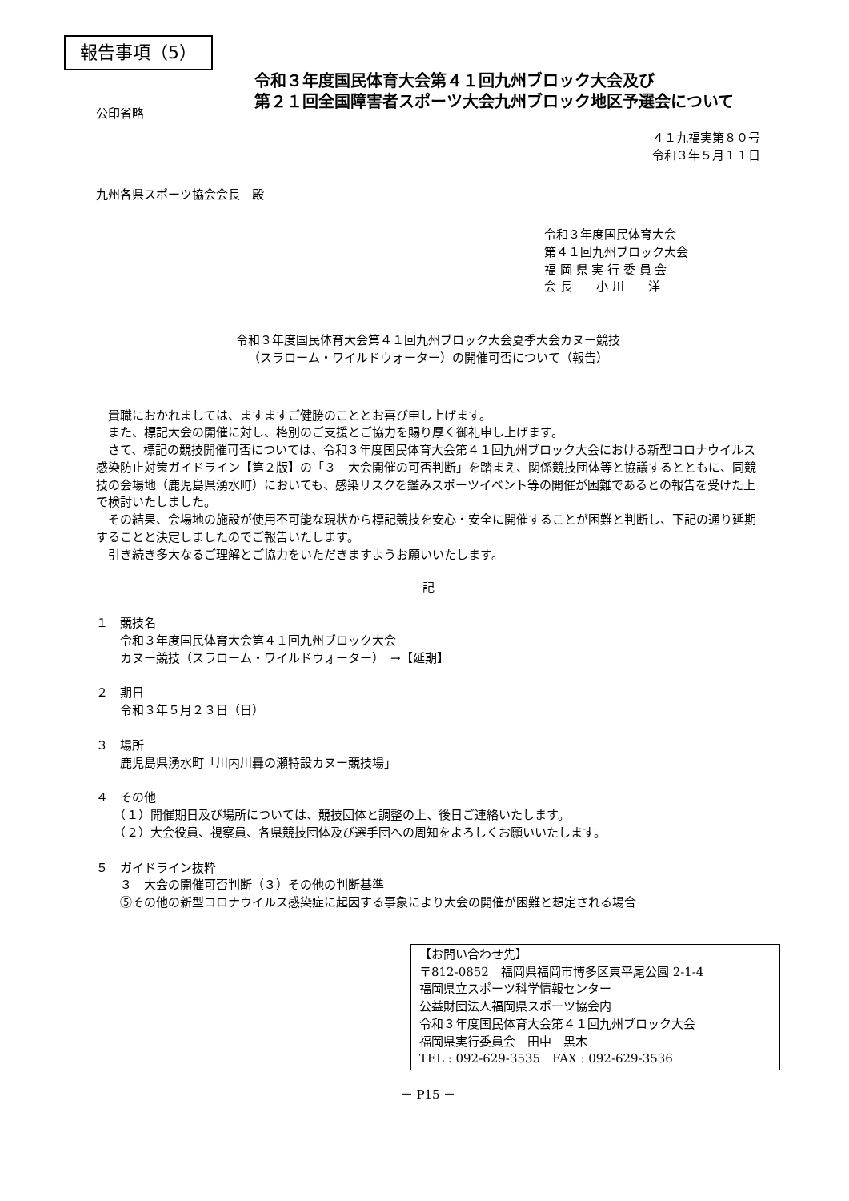報告事項（5）
令和３年度国民体育大会第４１回九州ブロック大会及び
第２１回全国障害者スポーツ大会九州ブロック地区予選会について
公印省略
４１九福実第８０号
令和３年５月１１日
九州各県スポーツ協会会長　殿
令和３年度国民体育大会
第４１回九州ブロック大会
福 岡 県 実 行 委 員 会
会 長　　小 川　　洋
令和３年度国民体育大会第４１回九州ブロック大会夏季大会カヌー競技
（スラローム・ワイルドウォーター）の開催可否について（報告）
　貴職におかれましては、ますますご健勝のこととお喜び申し上げます。
　また、標記大会の開催に対し、格別のご支援とご協力を賜り厚く御礼申し上げます。
　さて、標記の競技開催可否については、令和３年度国民体育大会第４１回九州ブロック大会における新型コロナウイルス感染防止対策ガイドライン【第２版】の「３　大会開催の可否判断」を踏まえ、関係競技団体等と協議するとともに、同競技の会場地（鹿児島県湧水町）においても、感染リスクを鑑みスポーツイベント等の開催が困難であるとの報告を受けた上で検討いたしました。
　その結果、会場地の施設が使用不可能な現状から標記競技を安心・安全に開催することが困難と判断し、下記の通り延期することと決定しましたのでご報告いたします。
　引き続き多大なるご理解とご協力をいただきますようお願いいたします。
記
１　競技名
　　令和３年度国民体育大会第４１回九州ブロック大会
　　カヌー競技（スラローム・ワイルドウォーター）　→【延期】
２　期日
　　令和３年５月２３日（日）
３　場所
　　鹿児島県湧水町「川内川轟の瀬特設カヌー競技場」
４　その他
　　（１）開催期日及び場所については、競技団体と調整の上、後日ご連絡いたします。
　　（２）大会役員、視察員、各県競技団体及び選手団への周知をよろしくお願いいたします。
５　ガイドライン抜粋
　　３　大会の開催可否判断（３）その他の判断基準
　　⑤その他の新型コロナウイルス感染症に起因する事象により大会の開催が困難と想定される場合
【お問い合わせ先】
〒812-0852　福岡県福岡市博多区東平尾公園 2-1-4
福岡県立スポーツ科学情報センター
公益財団法人福岡県スポーツ協会内
令和３年度国民体育大会第４１回九州ブロック大会
福岡県実行委員会　田中　黒木
TEL : 092-629-3535　FAX : 092-629-3536
－ P15 －